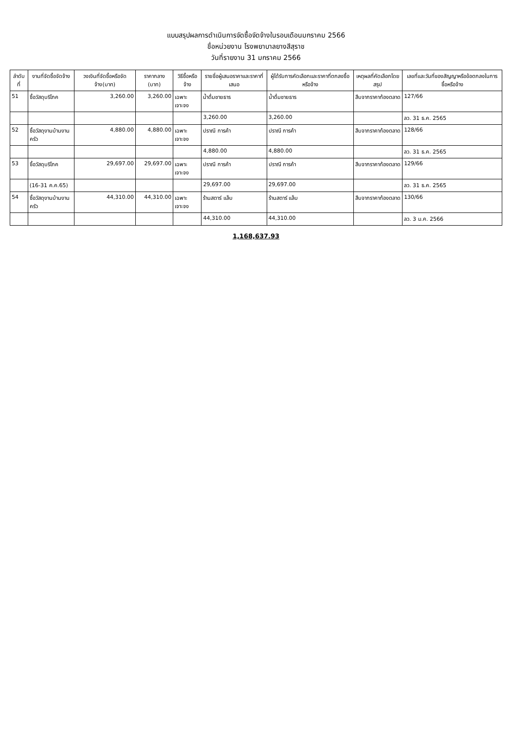แบบสรุปผลการดำเนินการจัดซื้อจัดจ้างในรอบเดือนมกราคม 2566
ชื่อหน่วยงาน โรงพยาบาลยางสีสุราช
วันที่รายงาน 31 มกราคม 2566
| ลำดับที่ | งานที่จัดซื้อจัดจ้าง | วงเงินที่จัดซื้อหรือจัดจ้าง(บาท) | ราคากลาง (บาท) | วิธีซื้อหรือจ้าง | รายชื่อผู้เสนอราคาและราคาที่เสนอ | ผู้ได้รับการคัดเลือกและราคาที่ตกลงซื้อหรือจ้าง | เหตุผลที่คัดเลือกโดยสรุป | เลขที่และวันที่ของสัญญาหรือข้อตกลงในการซื้อหรือจ้าง |
| --- | --- | --- | --- | --- | --- | --- | --- | --- |
| 51 | ซื้อวัสดุบริโภค | 3,260.00 | 3,260.00 | เฉพาะเจาะจง | น้ำดื่มชายธาร | น้ำดื่มชายธาร | สืบจากราคาท้องตลาด | 127/66 |
| | | | | | 3,260.00 | 3,260.00 | | ลว. 31 ธ.ค. 2565 |
| 52 | ซื้อวัสดุงานบ้านงานครัว | 4,880.00 | 4,880.00 | เฉพาะเจาะจง | ปราณี การค้า | ปราณี การค้า | สืบจากราคาท้องตลาด | 128/66 |
| | | | | | 4,880.00 | 4,880.00 | | ลว. 31 ธ.ค. 2565 |
| 53 | ซื้อวัสดุบริโภค | 29,697.00 | 29,697.00 | เฉพาะเจาะจง | ปราณี การค้า | ปราณี การค้า | สืบจากราคาท้องตลาด | 129/66 |
| | (16-31 ค.ค.65) | | | | 29,697.00 | 29,697.00 | | ลว. 31 ธ.ค. 2565 |
| 54 | ซื้อวัสดุงานบ้านงานครัว | 44,310.00 | 44,310.00 | เฉพาะเจาะจง | ร้านสตาร์ แล็บ | ร้านสตาร์ แล็บ | สืบจากราคาท้องตลาด | 130/66 |
| | | | | | 44,310.00 | 44,310.00 | | ลว. 3 ม.ค. 2566 |
1,168,637.93